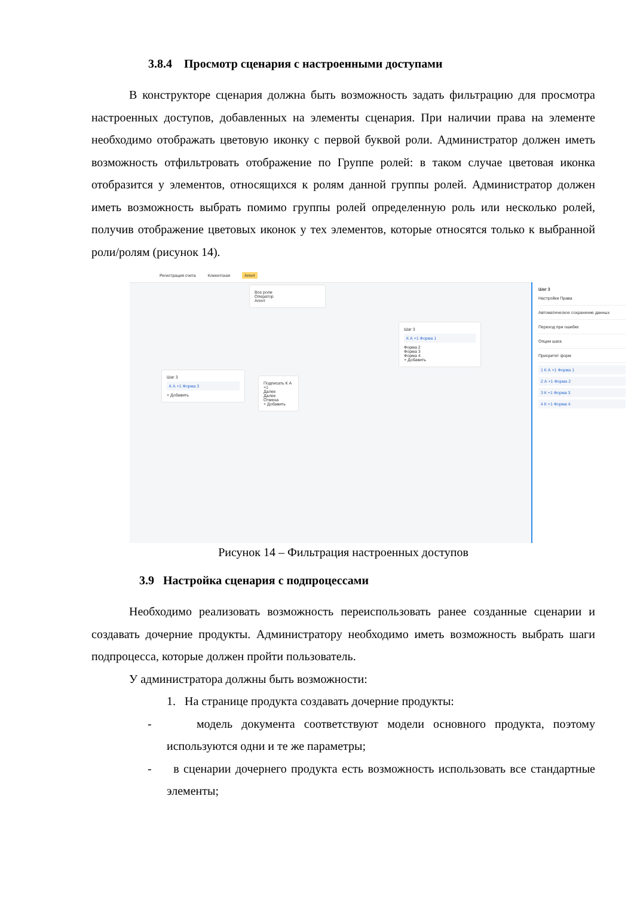3.8.4 Просмотр сценария с настроенными доступами
В конструкторе сценария должна быть возможность задать фильтрацию для просмотра настроенных доступов, добавленных на элементы сценария. При наличии права на элементе необходимо отображать цветовую иконку с первой буквой роли. Администратор должен иметь возможность отфильтровать отображение по Группе ролей: в таком случае цветовая иконка отобразится у элементов, относящихся к ролям данной группы ролей. Администратор должен иметь возможность выбрать помимо группы ролей определенную роль или несколько ролей, получив отображение цветовых иконок у тех элементов, которые относятся только к выбранной роли/ролям (рисунок 14).
Регистрация счета Клиентская Агент
Все роли
Оператор
Агент
Шаг 3
К А +1 Форма 3
+ Добавить
Подписать К А +1
Далее
Далее
Отмена
+ Добавить
Шаг 3
К А +1 Форма 1
Форма 2
Форма 3
Форма 4
+ Добавить
Шаг 3
Настройки Права
Автоматическое сохранение данных
Переход при ошибке
Опции шага
Приоритет форм
1 К А +1 Форма 1
2 А +1 Форма 2
3 К +1 Форма 3
4 К +1 Форма 4
Рисунок 14 – Фильтрация настроенных доступов
3.9 Настройка сценария с подпроцессами
Необходимо реализовать возможность переиспользовать ранее созданные сценарии и создавать дочерние продукты. Администратору необходимо иметь возможность выбрать шаги подпроцесса, которые должен пройти пользователь.
У администратора должны быть возможности:
1. На странице продукта создавать дочерние продукты:
- модель документа соответствуют модели основного продукта, поэтому используются одни и те же параметры;
- в сценарии дочернего продукта есть возможность использовать все стандартные элементы;